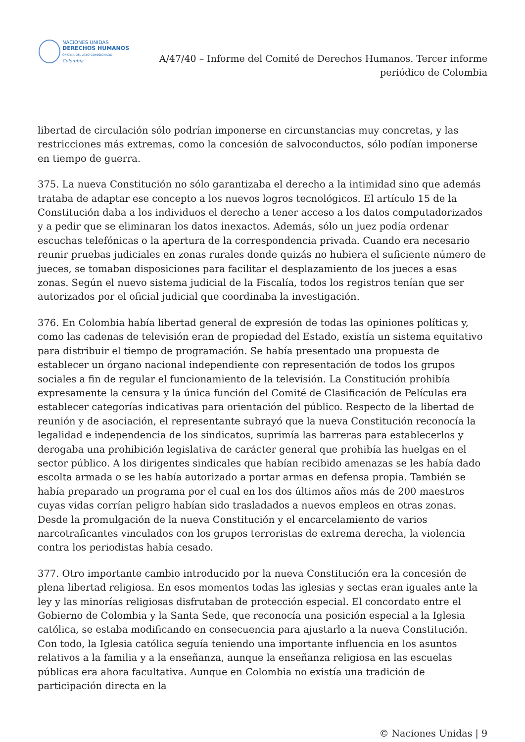NACIONES UNIDAS
DERECHOS HUMANOS
OFICINA DEL ALTO COMISIONADO
Colombia
A/47/40 – Informe del Comité de Derechos Humanos. Tercer informe periódico de Colombia
libertad de circulación sólo podrían imponerse en circunstancias muy concretas, y las restricciones más extremas, como la concesión de salvoconductos, sólo podían imponerse en tiempo de guerra.
375. La nueva Constitución no sólo garantizaba el derecho a la intimidad sino que además trataba de adaptar ese concepto a los nuevos logros tecnológicos. El artículo 15 de la Constitución daba a los individuos el derecho a tener acceso a los datos computadorizados y a pedir que se eliminaran los datos inexactos. Además, sólo un juez podía ordenar escuchas telefónicas o la apertura de la correspondencia privada. Cuando era necesario reunir pruebas judiciales en zonas rurales donde quizás no hubiera el suficiente número de jueces, se tomaban disposiciones para facilitar el desplazamiento de los jueces a esas zonas. Según el nuevo sistema judicial de la Fiscalía, todos los registros tenían que ser autorizados por el oficial judicial que coordinaba la investigación.
376. En Colombia había libertad general de expresión de todas las opiniones políticas y, como las cadenas de televisión eran de propiedad del Estado, existía un sistema equitativo para distribuir el tiempo de programación. Se había presentado una propuesta de establecer un órgano nacional independiente con representación de todos los grupos sociales a fin de regular el funcionamiento de la televisión. La Constitución prohibía expresamente la censura y la única función del Comité de Clasificación de Películas era establecer categorías indicativas para orientación del público. Respecto de la libertad de reunión y de asociación, el representante subrayó que la nueva Constitución reconocía la legalidad e independencia de los sindicatos, suprimía las barreras para establecerlos y derogaba una prohibición legislativa de carácter general que prohibía las huelgas en el sector público. A los dirigentes sindicales que habían recibido amenazas se les había dado escolta armada o se les había autorizado a portar armas en defensa propia. También se había preparado un programa por el cual en los dos últimos años más de 200 maestros cuyas vidas corrían peligro habían sido trasladados a nuevos empleos en otras zonas. Desde la promulgación de la nueva Constitución y el encarcelamiento de varios narcotraficantes vinculados con los grupos terroristas de extrema derecha, la violencia contra los periodistas había cesado.
377. Otro importante cambio introducido por la nueva Constitución era la concesión de plena libertad religiosa. En esos momentos todas las iglesias y sectas eran iguales ante la ley y las minorías religiosas disfrutaban de protección especial. El concordato entre el Gobierno de Colombia y la Santa Sede, que reconocía una posición especial a la Iglesia católica, se estaba modificando en consecuencia para ajustarlo a la nueva Constitución. Con todo, la Iglesia católica seguía teniendo una importante influencia en los asuntos relativos a la familia y a la enseñanza, aunque la enseñanza religiosa en las escuelas públicas era ahora facultativa. Aunque en Colombia no existía una tradición de participación directa en la
© Naciones Unidas | 9